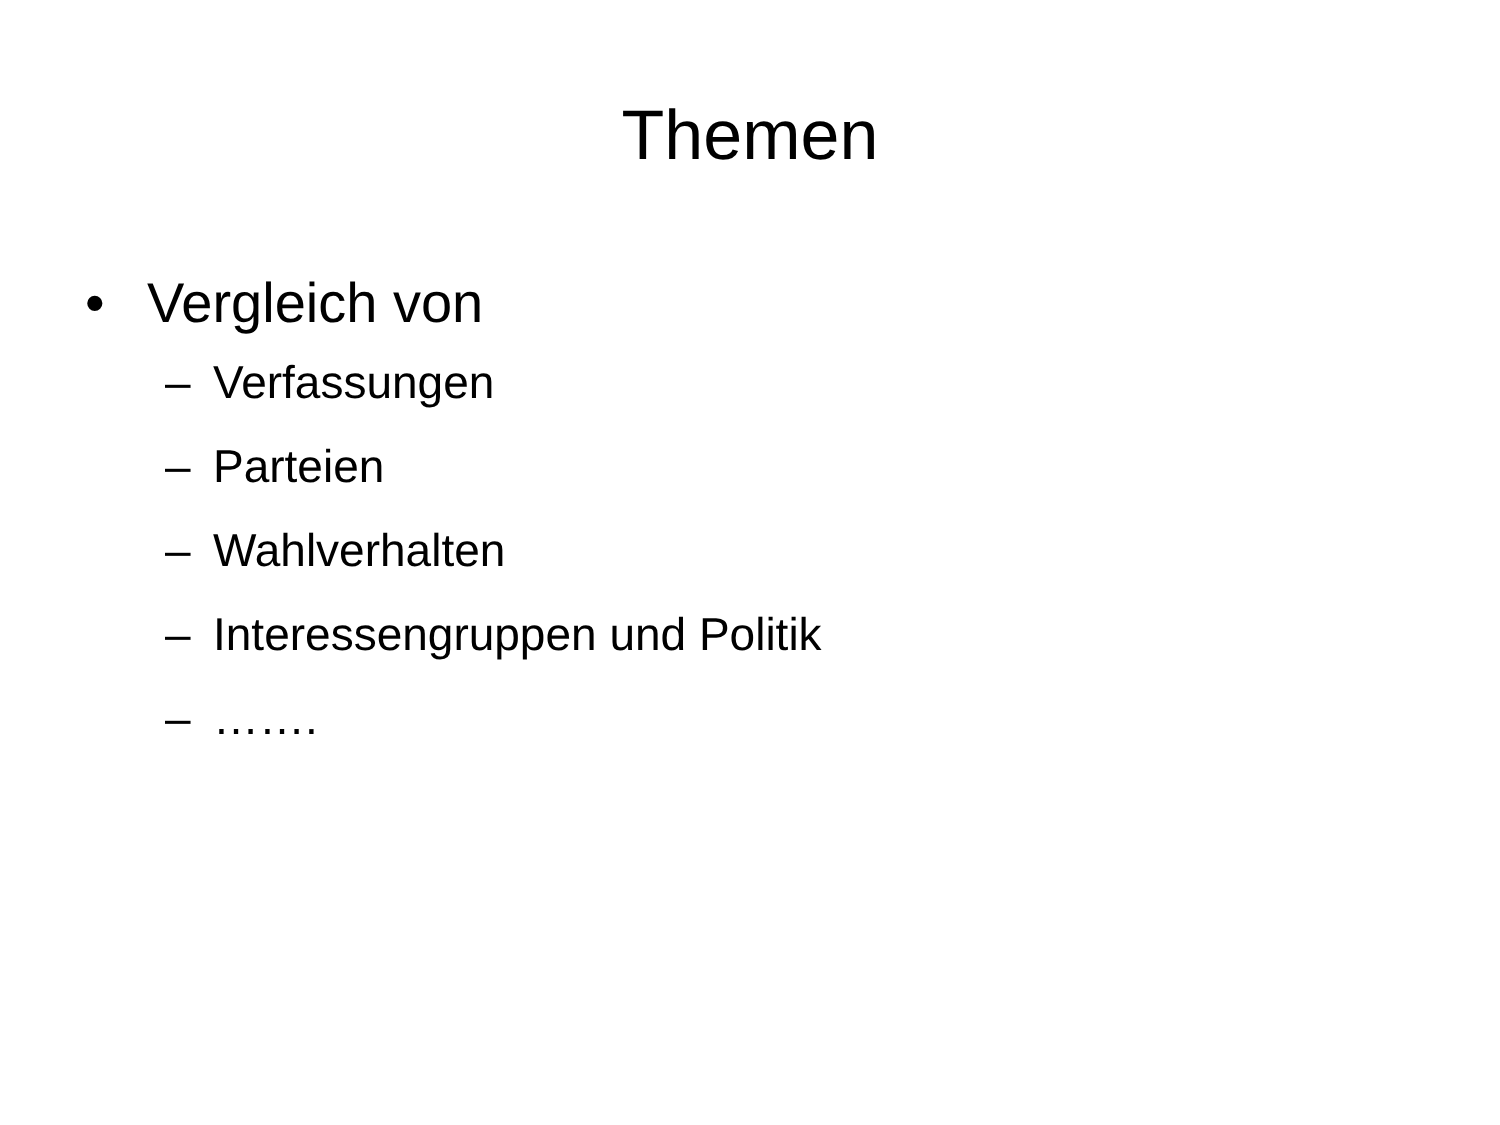Themen
• Vergleich von
– Verfassungen
– Parteien
– Wahlverhalten
– Interessengruppen und Politik
– …….